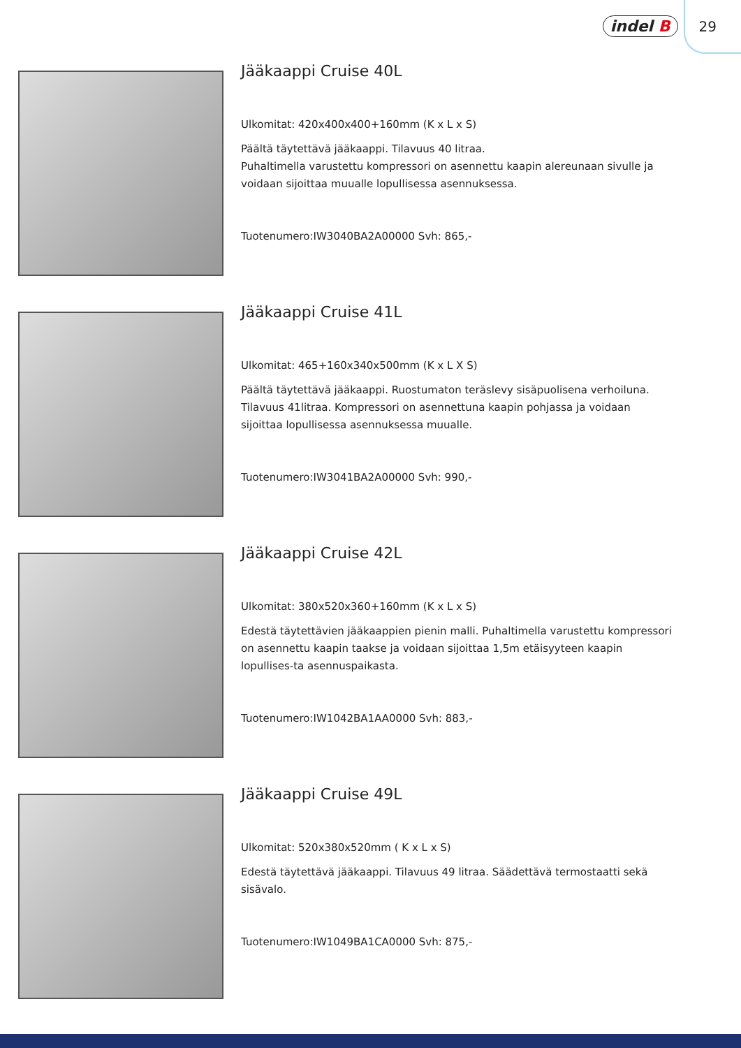indel B 29
Jääkaappi Cruise 40L
Ulkomitat: 420x400x400+160mm (K x L x S)
Päältä täytettävä jääkaappi. Tilavuus 40 litraa.
Puhaltimella varustettu kompressori on asennettu kaapin alereunaan sivulle ja voidaan sijoittaa muualle lopullisessa asennuksessa.
Tuotenumero:IW3040BA2A00000 Svh: 865,-
Jääkaappi Cruise 41L
Ulkomitat: 465+160x340x500mm (K x L X S)
Päältä täytettävä jääkaappi. Ruostumaton teräslevy sisäpuolisena verhoiluna. Tilavuus 41litraa. Kompressori on asennettuna kaapin pohjassa ja voidaan sijoittaa lopullisessa asennuksessa muualle.
Tuotenumero:IW3041BA2A00000 Svh: 990,-
Jääkaappi Cruise 42L
Ulkomitat: 380x520x360+160mm (K x L x S)
Edestä täytettävien jääkaappien pienin malli. Puhaltimella varustettu kompressori on asennettu kaapin taakse ja voidaan sijoittaa 1,5m etäisyyteen kaapin lopullises-ta asennuspaikasta.
Tuotenumero:IW1042BA1AA0000 Svh: 883,-
Jääkaappi Cruise 49L
Ulkomitat: 520x380x520mm ( K x L x S)
Edestä täytettävä jääkaappi. Tilavuus 49 litraa. Säädettävä termostaatti sekä sisävalo.
Tuotenumero:IW1049BA1CA0000 Svh: 875,-